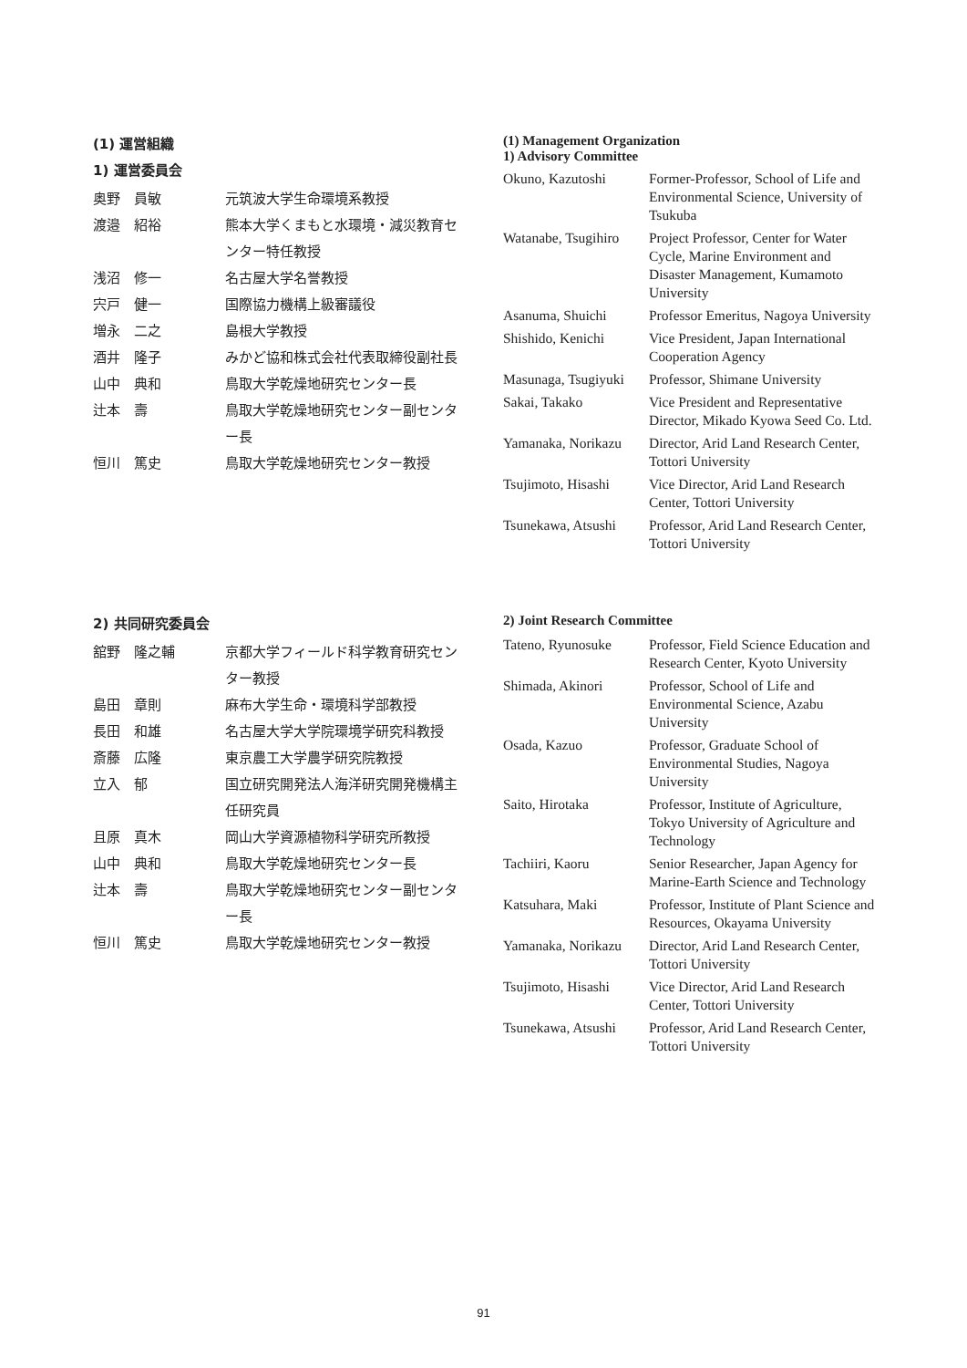(1) 運営組織
1) 運営委員会
| 奥野 員敏 | 元筑波大学生命環境系教授 |
| 渡邉 紹裕 | 熊本大学くまもと水環境・減災教育センター特任教授 |
| 浅沼 修一 | 名古屋大学名誉教授 |
| 宍戸 健一 | 国際協力機構上級審議役 |
| 増永 二之 | 島根大学教授 |
| 酒井 隆子 | みかど協和株式会社代表取締役副社長 |
| 山中 典和 | 鳥取大学乾燥地研究センター長 |
| 辻本 壽 | 鳥取大学乾燥地研究センター副センター長 |
| 恒川 篤史 | 鳥取大学乾燥地研究センター教授 |
(1) Management Organization
1) Advisory Committee
| Okuno, Kazutoshi | Former-Professor, School of Life and Environmental Science, University of Tsukuba |
| Watanabe, Tsugihiro | Project Professor, Center for Water Cycle, Marine Environment and Disaster Management, Kumamoto University |
| Asanuma, Shuichi | Professor Emeritus, Nagoya University |
| Shishido, Kenichi | Vice President, Japan International Cooperation Agency |
| Masunaga, Tsugiyuki | Professor, Shimane University |
| Sakai, Takako | Vice President and Representative Director, Mikado Kyowa Seed Co. Ltd. |
| Yamanaka, Norikazu | Director, Arid Land Research Center, Tottori University |
| Tsujimoto, Hisashi | Vice Director, Arid Land Research Center, Tottori University |
| Tsunekawa, Atsushi | Professor, Arid Land Research Center, Tottori University |
2) 共同研究委員会
| 舘野 隆之輔 | 京都大学フィールド科学教育研究センター教授 |
| 島田 章則 | 麻布大学生命・環境科学部教授 |
| 長田 和雄 | 名古屋大学大学院環境学研究科教授 |
| 斎藤 広隆 | 東京農工大学農学研究院教授 |
| 立入 郁 | 国立研究開発法人海洋研究開発機構主任研究員 |
| 且原 真木 | 岡山大学資源植物科学研究所教授 |
| 山中 典和 | 鳥取大学乾燥地研究センター長 |
| 辻本 壽 | 鳥取大学乾燥地研究センター副センター長 |
| 恒川 篤史 | 鳥取大学乾燥地研究センター教授 |
2) Joint Research Committee
| Tateno, Ryunosuke | Professor, Field Science Education and Research Center, Kyoto University |
| Shimada, Akinori | Professor, School of Life and Environmental Science, Azabu University |
| Osada, Kazuo | Professor, Graduate School of Environmental Studies, Nagoya University |
| Saito, Hirotaka | Professor, Institute of Agriculture, Tokyo University of Agriculture and Technology |
| Tachiiri, Kaoru | Senior Researcher, Japan Agency for Marine-Earth Science and Technology |
| Katsuhara, Maki | Professor, Institute of Plant Science and Resources, Okayama University |
| Yamanaka, Norikazu | Director, Arid Land Research Center, Tottori University |
| Tsujimoto, Hisashi | Vice Director, Arid Land Research Center, Tottori University |
| Tsunekawa, Atsushi | Professor, Arid Land Research Center, Tottori University |
91